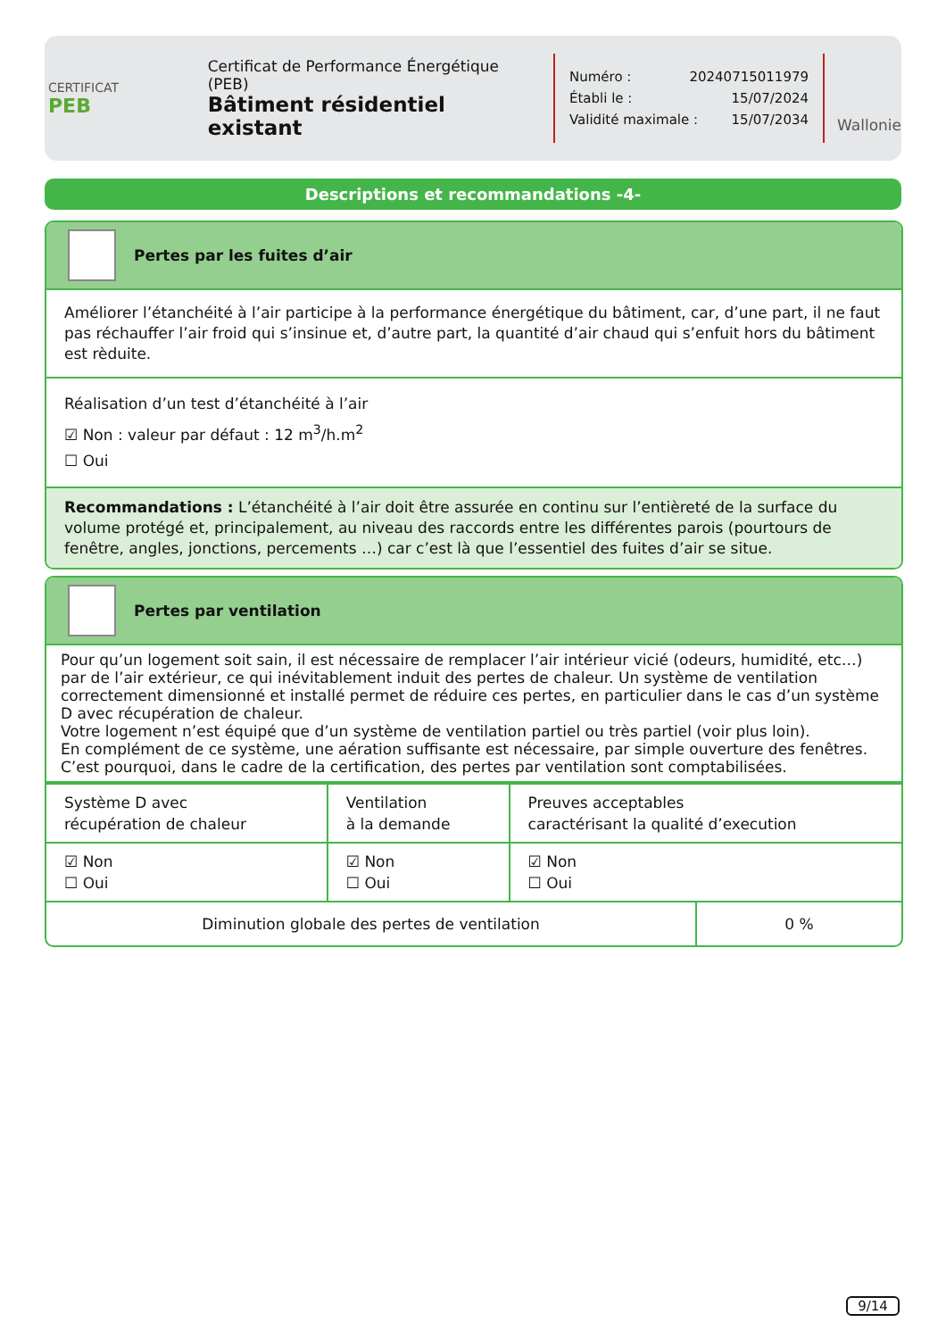CERTIFICAT
PEB
Certificat de Performance Énergétique (PEB)
Bâtiment résidentiel existant
Numéro : 20240715011979
Établi le : 15/07/2024
Validité maximale : 15/07/2034
Wallonie
Descriptions et recommandations -4-
Pertes par les fuites d’air
Améliorer l’étanchéité à l’air participe à la performance énergétique du bâtiment, car, d’une part, il ne faut pas réchauffer l’air froid qui s’insinue et, d’autre part, la quantité d’air chaud qui s’enfuit hors du bâtiment est rèduite.
Réalisation d’un test d’étanchéité à l’air
☑ Non : valeur par défaut : 12 m<sup>3</sup>/h.m<sup>2</sup>
☐ Oui
Recommandations : L’étanchéité à l’air doit être assurée en continu sur l’entièreté de la surface du volume protégé et, principalement, au niveau des raccords entre les différentes parois (pourtours de fenêtre, angles, jonctions, percements …) car c’est là que l’essentiel des fuites d’air se situe.
Pertes par ventilation
Pour qu’un logement soit sain, il est nécessaire de remplacer l’air intérieur vicié (odeurs, humidité, etc…) par de l’air extérieur, ce qui inévitablement induit des pertes de chaleur. Un système de ventilation correctement dimensionné et installé permet de réduire ces pertes, en particulier dans le cas d’un système D avec récupération de chaleur.
Votre logement n’est équipé que d’un système de ventilation partiel ou très partiel (voir plus loin).
En complément de ce système, une aération suffisante est nécessaire, par simple ouverture des fenêtres. C’est pourquoi, dans le cadre de la certification, des pertes par ventilation sont comptabilisées.
| Système D avec récupération de chaleur | Ventilation à la demande | Preuves acceptables caractérisant la qualité d’execution |
| ☑ Non ☐ Oui | ☑ Non ☐ Oui | ☑ Non ☐ Oui |
| Diminution globale des pertes de ventilation | 0 % |
9/14